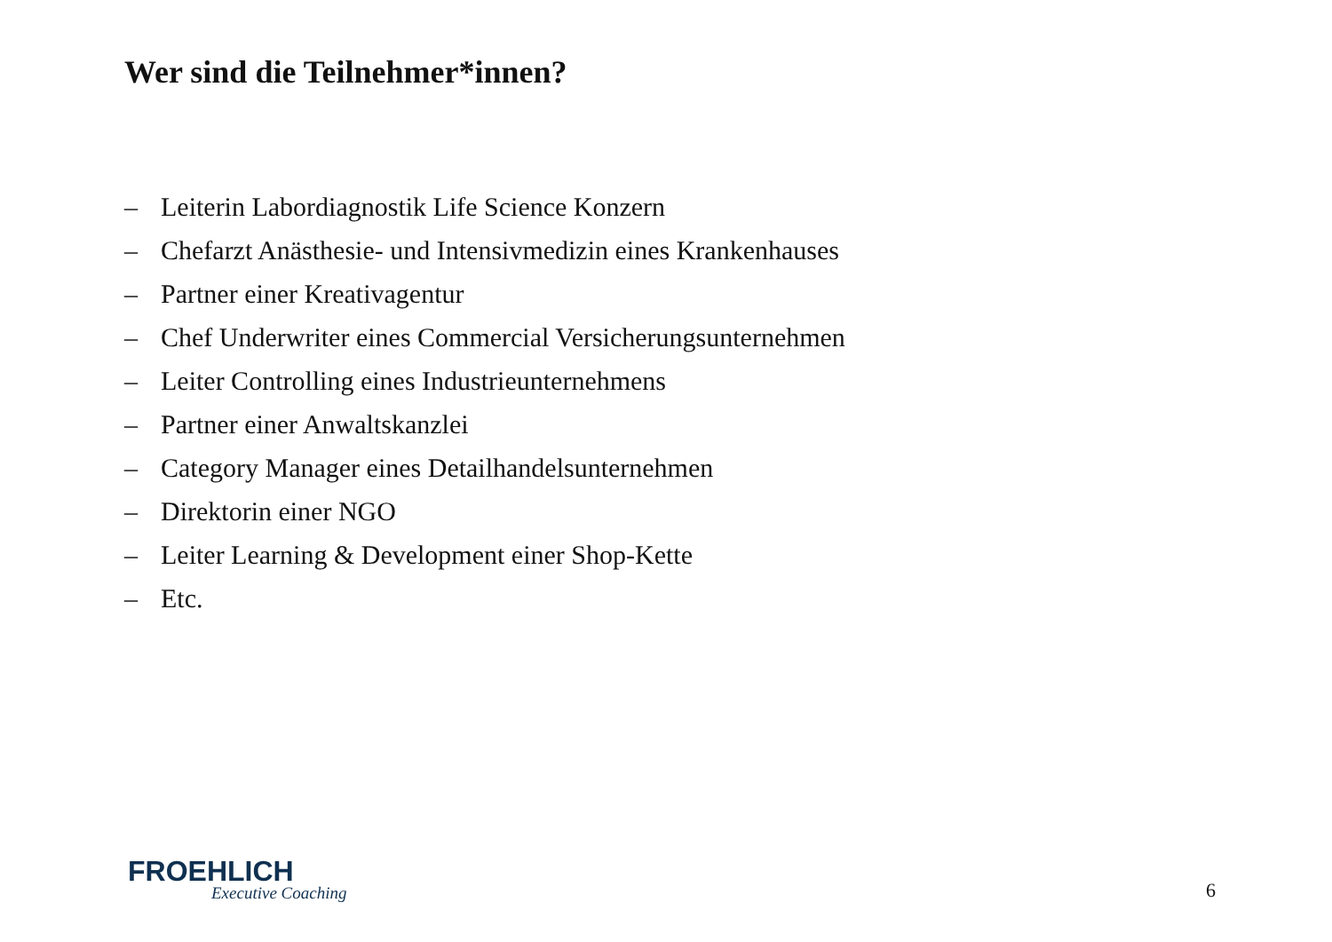Wer sind die Teilnehmer*innen?
– Leiterin Labordiagnostik Life Science Konzern
– Chefarzt Anästhesie- und Intensivmedizin eines Krankenhauses
– Partner einer Kreativagentur
– Chef Underwriter eines Commercial Versicherungsunternehmen
– Leiter Controlling eines Industrieunternehmens
– Partner einer Anwaltskanzlei
– Category Manager eines Detailhandelsunternehmen
– Direktorin einer NGO
– Leiter Learning & Development einer Shop-Kette
– Etc.
FROEHLICH
Executive Coaching
6